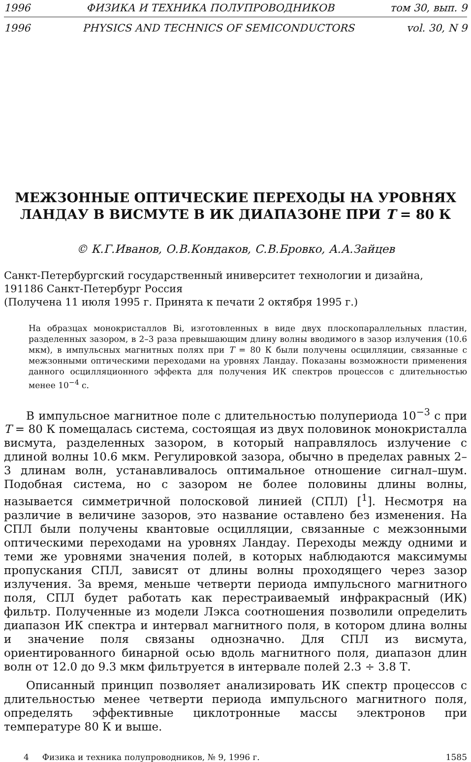1996 ФИЗИКА И ТЕХНИКА ПОЛУПРОВОДНИКОВ том 30, вып. 9
1996 PHYSICS AND TECHNICS OF SEMICONDUCTORS vol. 30, N 9
МЕЖЗОННЫЕ ОПТИЧЕСКИЕ ПЕРЕХОДЫ НА УРОВНЯХ
ЛАНДАУ В ВИСМУТЕ В ИК ДИАПАЗОНЕ ПРИ T = 80 К
© К.Г.Иванов, О.В.Кондаков, С.В.Бровко, А.А.Зайцев
Санкт-Петербургский государственный иниверситет технологии и дизайна,
191186 Санкт-Петербург Россия
(Получена 11 июля 1995 г. Принята к печати 2 октября 1995 г.)
На образцах монокристаллов Bi, изготовленных в виде двух плоскопараллельных пластин, разделенных зазором, в 2–3 раза превышающим длину волны вводимого в зазор излучения (10.6 мкм), в импульсных магнитных полях при T = 80 К были получены осцилляции, связанные с межзонными оптическими переходами на уровнях Ландау. Показаны возможности применения данного осцилляционного эффекта для получения ИК спектров процессов с длительностью менее 10<sup>−4</sup> с.
В импульсное магнитное поле с длительностью полупериода 10<sup>−3</sup> с при T = 80 К помещалась система, состоящая из двух половинок монокристалла висмута, разделенных зазором, в который направлялось излучение с длиной волны 10.6 мкм. Регулировкой зазора, обычно в пределах равных 2–3 длинам волн, устанавливалось оптимальное отношение сигнал–шум. Подобная система, но с зазором не более половины длины волны, называется симметричной полосковой линией (СПЛ) [<sup>1</sup>]. Несмотря на различие в величине зазоров, это название оставлено без изменения. На СПЛ были получены квантовые осцилляции, связанные с межзонными оптическими переходами на уровнях Ландау. Переходы между одними и теми же уровнями значения полей, в которых наблюдаются максимумы пропускания СПЛ, зависят от длины волны проходящего через зазор излучения. За время, меньше четверти периода импульсного магнитного поля, СПЛ будет работать как перестраиваемый инфракрасный (ИК) фильтр. Полученные из модели Лэкса соотношения позволили определить диапазон ИК спектра и интервал магнитного поля, в котором длина волны и значение поля связаны однозначно. Для СПЛ из висмута, ориентированного бинарной осью вдоль магнитного поля, диапазон длин волн от 12.0 до 9.3 мкм фильтруется в интервале полей 2.3 ÷ 3.8 Т.
Описанный принцип позволяет анализировать ИК спектр процессов с длительностью менее четверти периода импульсного магнитного поля, определять эффективные циклотронные массы электронов при температуре 80 К и выше.
4 Физика и техника полупроводников, № 9, 1996 г. 1585